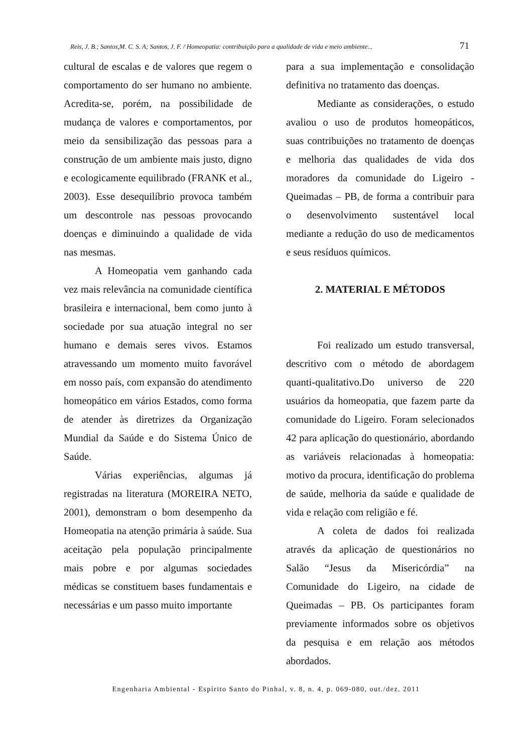Reis, J. B.; Santos,M. C. S. A; Santos, J. F. / Homeopatia: contribuição para a qualidade de vida e meio ambiente... 71
cultural de escalas e de valores que regem o comportamento do ser humano no ambiente. Acredita-se, porém, na possibilidade de mudança de valores e comportamentos, por meio da sensibilização das pessoas para a construção de um ambiente mais justo, digno e ecologicamente equilibrado (FRANK et al., 2003). Esse desequilíbrio provoca também um descontrole nas pessoas provocando doenças e diminuindo a qualidade de vida nas mesmas.
A Homeopatia vem ganhando cada vez mais relevância na comunidade científica brasileira e internacional, bem como junto à sociedade por sua atuação integral no ser humano e demais seres vivos. Estamos atravessando um momento muito favorável em nosso país, com expansão do atendimento homeopático em vários Estados, como forma de atender às diretrizes da Organização Mundial da Saúde e do Sistema Único de Saúde.
Várias experiências, algumas já registradas na literatura (MOREIRA NETO, 2001), demonstram o bom desempenho da Homeopatia na atenção primária à saúde. Sua aceitação pela população principalmente mais pobre e por algumas sociedades médicas se constituem bases fundamentais e necessárias e um passo muito importante
para a sua implementação e consolidação definitiva no tratamento das doenças.
Mediante as considerações, o estudo avaliou o uso de produtos homeopáticos, suas contribuições no tratamento de doenças e melhoria das qualidades de vida dos moradores da comunidade do Ligeiro - Queimadas – PB, de forma a contribuir para o desenvolvimento sustentável local mediante a redução do uso de medicamentos e seus resíduos químicos.
2. MATERIAL E MÉTODOS
Foi realizado um estudo transversal, descritivo com o método de abordagem quanti-qualitativo.Do universo de 220 usuários da homeopatia, que fazem parte da comunidade do Ligeiro. Foram selecionados 42 para aplicação do questionário, abordando as variáveis relacionadas à homeopatia: motivo da procura, identificação do problema de saúde, melhoria da saúde e qualidade de vida e relação com religião e fé.
A coleta de dados foi realizada através da aplicação de questionários no Salão “Jesus da Misericórdia” na Comunidade do Ligeiro, na cidade de Queimadas – PB. Os participantes foram previamente informados sobre os objetivos da pesquisa e em relação aos métodos abordados.
Engenharia Ambiental - Espírito Santo do Pinhal, v. 8, n. 4, p. 069-080, out./dez. 2011